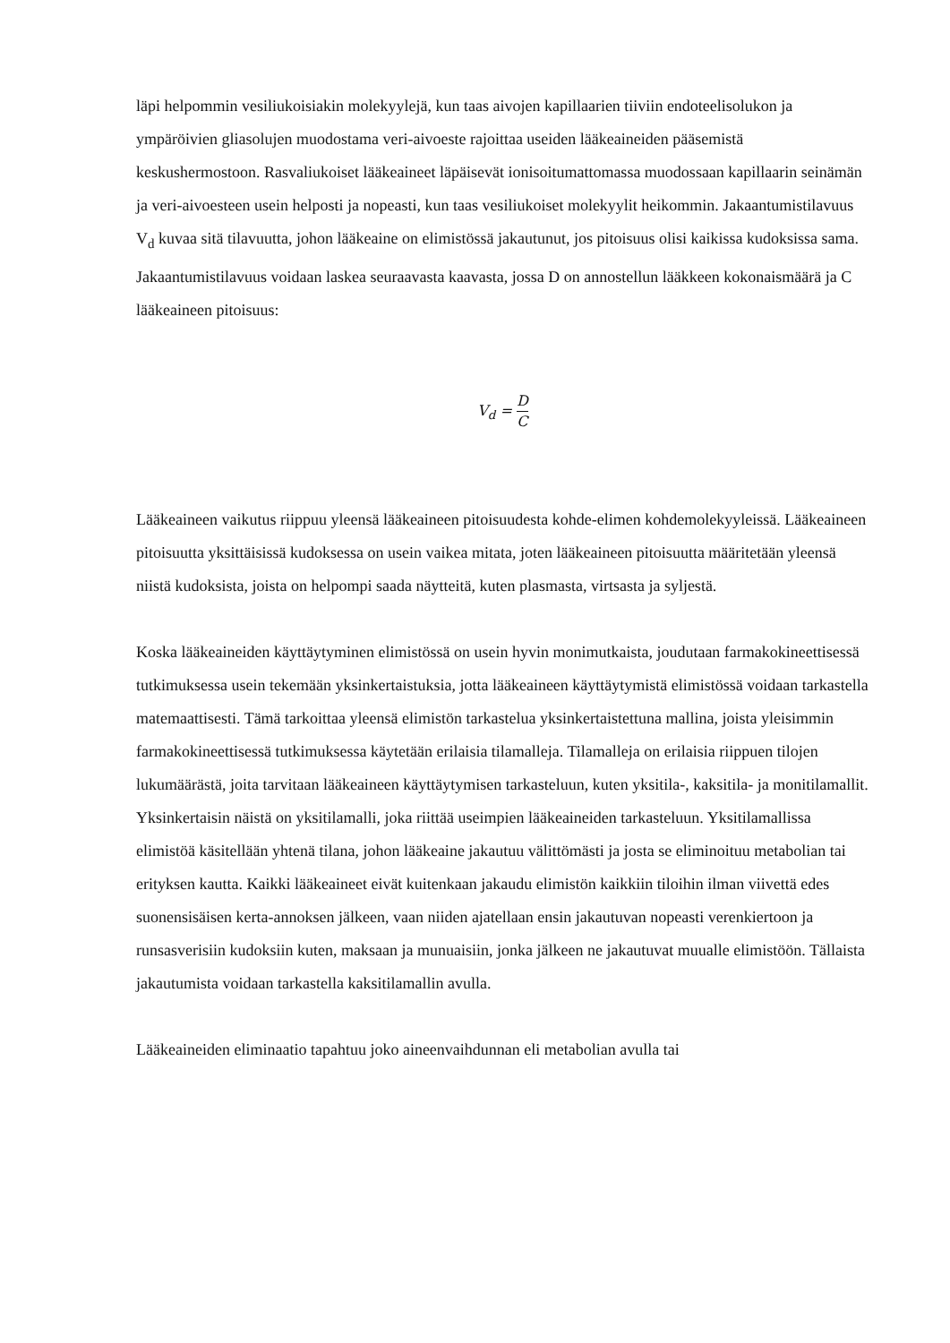läpi helpommin vesiliukoisiakin molekyylejä, kun taas aivojen kapillaarien tiiviin endoteelisolukon ja ympäröivien gliasolujen muodostama veri-aivoeste rajoittaa useiden lääkeaineiden pääsemistä keskushermostoon. Rasvaliukoiset lääkeaineet läpäisevät ionisoitumattomassa muodossaan kapillaarin seinämän ja veri-aivoesteen usein helposti ja nopeasti, kun taas vesiliukoiset molekyylit heikommin. Jakaantumistilavuus V<sub>d</sub> kuvaa sitä tilavuutta, johon lääkeaine on elimistössä jakautunut, jos pitoisuus olisi kaikissa kudoksissa sama. Jakaantumistilavuus voidaan laskea seuraavasta kaavasta, jossa D on annostellun lääkkeen kokonaismäärä ja C lääkeaineen pitoisuus:
V<sub>d</sub> = D C
Lääkeaineen vaikutus riippuu yleensä lääkeaineen pitoisuudesta kohde-elimen kohdemolekyyleissä. Lääkeaineen pitoisuutta yksittäisissä kudoksessa on usein vaikea mitata, joten lääkeaineen pitoisuutta määritetään yleensä niistä kudoksista, joista on helpompi saada näytteitä, kuten plasmasta, virtsasta ja syljestä.
Koska lääkeaineiden käyttäytyminen elimistössä on usein hyvin monimutkaista, joudutaan farmakokineettisessä tutkimuksessa usein tekemään yksinkertaistuksia, jotta lääkeaineen käyttäytymistä elimistössä voidaan tarkastella matemaattisesti. Tämä tarkoittaa yleensä elimistön tarkastelua yksinkertaistettuna mallina, joista yleisimmin farmakokineettisessä tutkimuksessa käytetään erilaisia tilamalleja. Tilamalleja on erilaisia riippuen tilojen lukumäärästä, joita tarvitaan lääkeaineen käyttäytymisen tarkasteluun, kuten yksitila-, kaksitila- ja monitilamallit. Yksinkertaisin näistä on yksitilamalli, joka riittää useimpien lääkeaineiden tarkasteluun. Yksitilamallissa elimistöä käsitellään yhtenä tilana, johon lääkeaine jakautuu välittömästi ja josta se eliminoituu metabolian tai erityksen kautta. Kaikki lääkeaineet eivät kuitenkaan jakaudu elimistön kaikkiin tiloihin ilman viivettä edes suonensisäisen kerta-annoksen jälkeen, vaan niiden ajatellaan ensin jakautuvan nopeasti verenkiertoon ja runsasverisiin kudoksiin kuten, maksaan ja munuaisiin, jonka jälkeen ne jakautuvat muualle elimistöön. Tällaista jakautumista voidaan tarkastella kaksitilamallin avulla.
Lääkeaineiden eliminaatio tapahtuu joko aineenvaihdunnan eli metabolian avulla tai